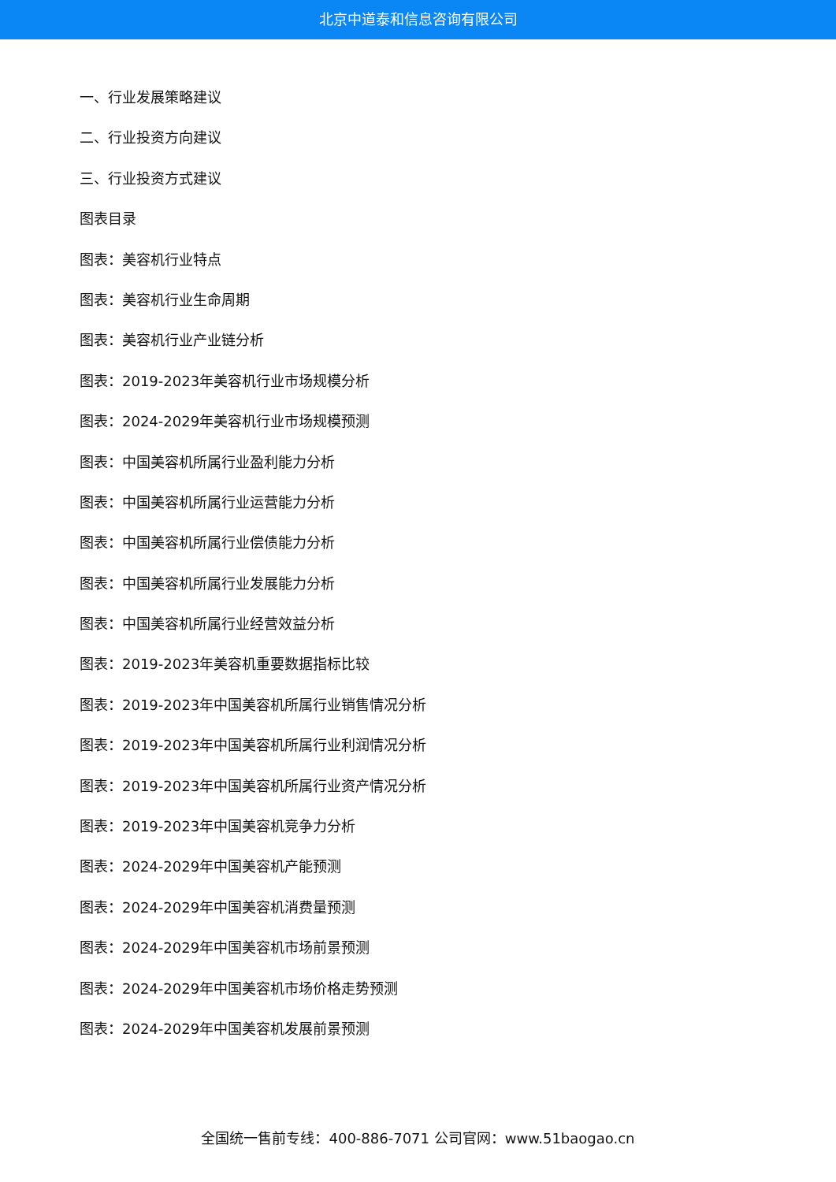北京中道泰和信息咨询有限公司
一、行业发展策略建议
二、行业投资方向建议
三、行业投资方式建议
图表目录
图表：美容机行业特点
图表：美容机行业生命周期
图表：美容机行业产业链分析
图表：2019-2023年美容机行业市场规模分析
图表：2024-2029年美容机行业市场规模预测
图表：中国美容机所属行业盈利能力分析
图表：中国美容机所属行业运营能力分析
图表：中国美容机所属行业偿债能力分析
图表：中国美容机所属行业发展能力分析
图表：中国美容机所属行业经营效益分析
图表：2019-2023年美容机重要数据指标比较
图表：2019-2023年中国美容机所属行业销售情况分析
图表：2019-2023年中国美容机所属行业利润情况分析
图表：2019-2023年中国美容机所属行业资产情况分析
图表：2019-2023年中国美容机竞争力分析
图表：2024-2029年中国美容机产能预测
图表：2024-2029年中国美容机消费量预测
图表：2024-2029年中国美容机市场前景预测
图表：2024-2029年中国美容机市场价格走势预测
图表：2024-2029年中国美容机发展前景预测
全国统一售前专线：400-886-7071 公司官网：www.51baogao.cn